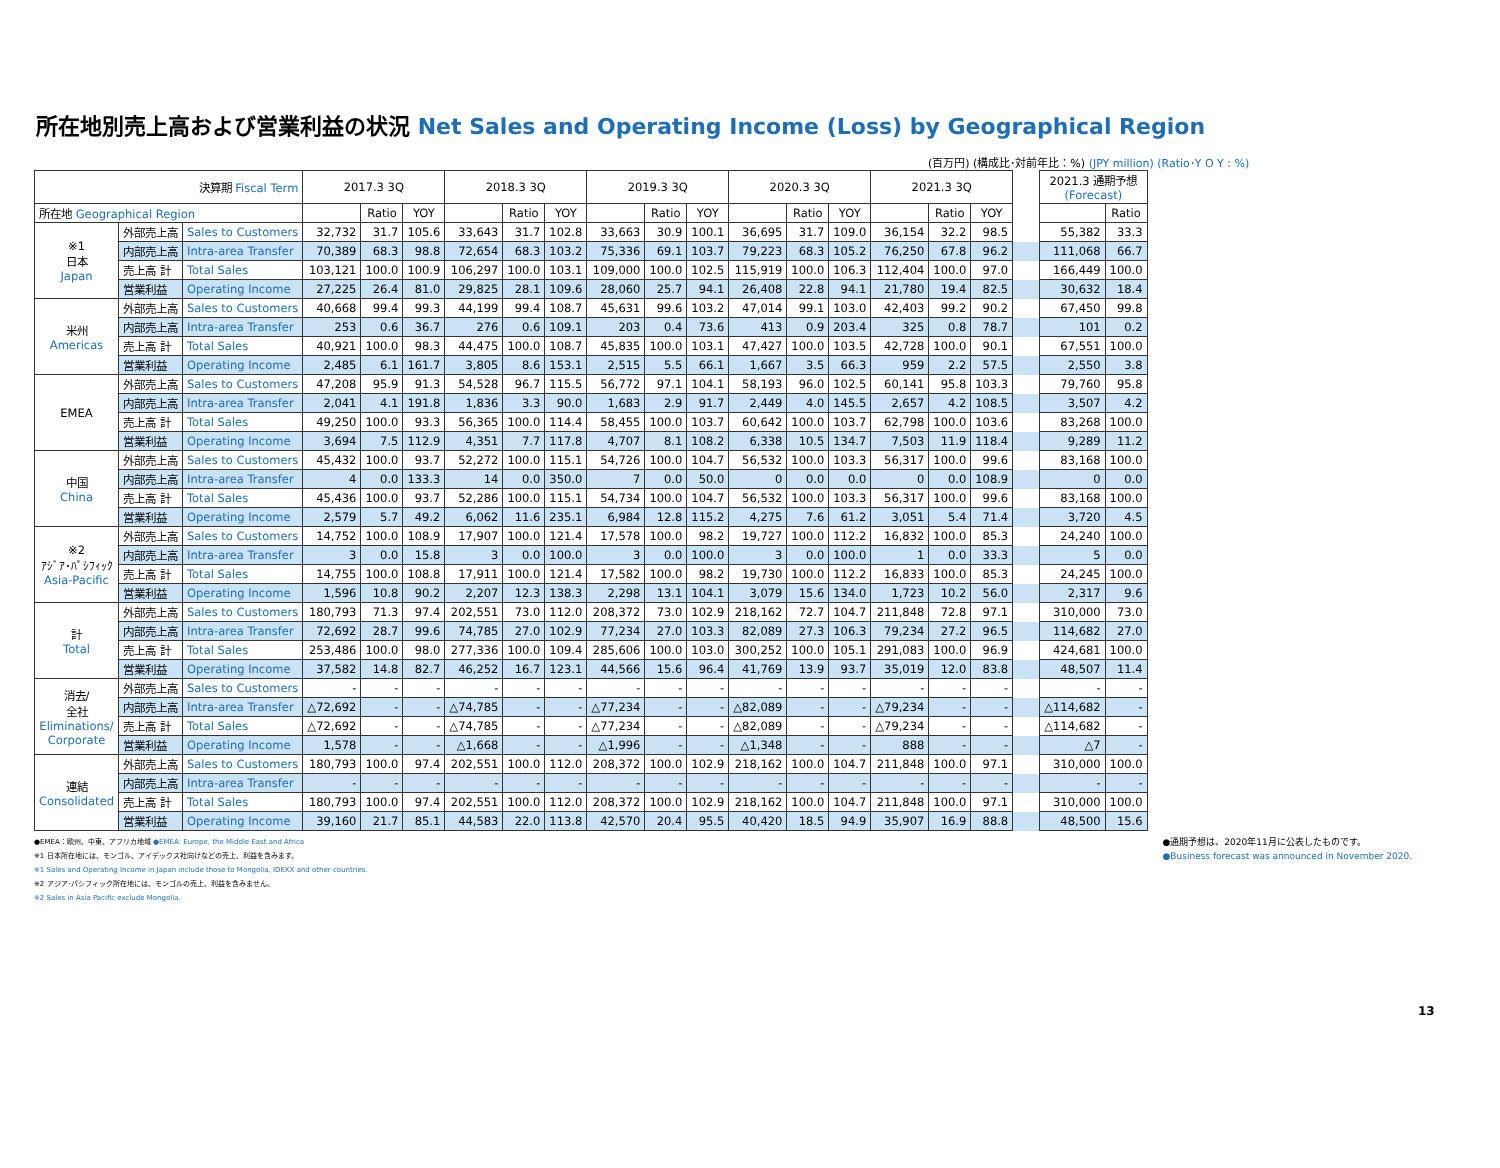所在地別売上高および営業利益の状況 Net Sales and Operating Income (Loss) by Geographical Region
(百万円) (構成比･対前年比：%) (JPY million) (Ratio･Y O Y : %)
| 決算期 Fiscal Term | | | 2017.3 3Q | | | 2018.3 3Q | | | 2019.3 3Q | | | 2020.3 3Q | | | 2021.3 3Q | | | | 2021.3 通期予想 (Forecast) | |
| 所在地 Geographical Region | | | | Ratio | YOY | | Ratio | YOY | | Ratio | YOY | | Ratio | YOY | | Ratio | YOY | | | Ratio |
| ※1 日本 Japan | 外部売上高 | Sales to Customers | 32,732 | 31.7 | 105.6 | 33,643 | 31.7 | 102.8 | 33,663 | 30.9 | 100.1 | 36,695 | 31.7 | 109.0 | 36,154 | 32.2 | 98.5 | | 55,382 | 33.3 |
| | 内部売上高 | Intra-area Transfer | 70,389 | 68.3 | 98.8 | 72,654 | 68.3 | 103.2 | 75,336 | 69.1 | 103.7 | 79,223 | 68.3 | 105.2 | 76,250 | 67.8 | 96.2 | | 111,068 | 66.7 |
| | 売上高 計 | Total Sales | 103,121 | 100.0 | 100.9 | 106,297 | 100.0 | 103.1 | 109,000 | 100.0 | 102.5 | 115,919 | 100.0 | 106.3 | 112,404 | 100.0 | 97.0 | | 166,449 | 100.0 |
| | 営業利益 | Operating Income | 27,225 | 26.4 | 81.0 | 29,825 | 28.1 | 109.6 | 28,060 | 25.7 | 94.1 | 26,408 | 22.8 | 94.1 | 21,780 | 19.4 | 82.5 | | 30,632 | 18.4 |
| 米州 Americas | 外部売上高 | Sales to Customers | 40,668 | 99.4 | 99.3 | 44,199 | 99.4 | 108.7 | 45,631 | 99.6 | 103.2 | 47,014 | 99.1 | 103.0 | 42,403 | 99.2 | 90.2 | | 67,450 | 99.8 |
| | 内部売上高 | Intra-area Transfer | 253 | 0.6 | 36.7 | 276 | 0.6 | 109.1 | 203 | 0.4 | 73.6 | 413 | 0.9 | 203.4 | 325 | 0.8 | 78.7 | | 101 | 0.2 |
| | 売上高 計 | Total Sales | 40,921 | 100.0 | 98.3 | 44,475 | 100.0 | 108.7 | 45,835 | 100.0 | 103.1 | 47,427 | 100.0 | 103.5 | 42,728 | 100.0 | 90.1 | | 67,551 | 100.0 |
| | 営業利益 | Operating Income | 2,485 | 6.1 | 161.7 | 3,805 | 8.6 | 153.1 | 2,515 | 5.5 | 66.1 | 1,667 | 3.5 | 66.3 | 959 | 2.2 | 57.5 | | 2,550 | 3.8 |
| EMEA | 外部売上高 | Sales to Customers | 47,208 | 95.9 | 91.3 | 54,528 | 96.7 | 115.5 | 56,772 | 97.1 | 104.1 | 58,193 | 96.0 | 102.5 | 60,141 | 95.8 | 103.3 | | 79,760 | 95.8 |
| | 内部売上高 | Intra-area Transfer | 2,041 | 4.1 | 191.8 | 1,836 | 3.3 | 90.0 | 1,683 | 2.9 | 91.7 | 2,449 | 4.0 | 145.5 | 2,657 | 4.2 | 108.5 | | 3,507 | 4.2 |
| | 売上高 計 | Total Sales | 49,250 | 100.0 | 93.3 | 56,365 | 100.0 | 114.4 | 58,455 | 100.0 | 103.7 | 60,642 | 100.0 | 103.7 | 62,798 | 100.0 | 103.6 | | 83,268 | 100.0 |
| | 営業利益 | Operating Income | 3,694 | 7.5 | 112.9 | 4,351 | 7.7 | 117.8 | 4,707 | 8.1 | 108.2 | 6,338 | 10.5 | 134.7 | 7,503 | 11.9 | 118.4 | | 9,289 | 11.2 |
| 中国 China | 外部売上高 | Sales to Customers | 45,432 | 100.0 | 93.7 | 52,272 | 100.0 | 115.1 | 54,726 | 100.0 | 104.7 | 56,532 | 100.0 | 103.3 | 56,317 | 100.0 | 99.6 | | 83,168 | 100.0 |
| | 内部売上高 | Intra-area Transfer | 4 | 0.0 | 133.3 | 14 | 0.0 | 350.0 | 7 | 0.0 | 50.0 | 0 | 0.0 | 0.0 | 0 | 0.0 | 108.9 | | 0 | 0.0 |
| | 売上高 計 | Total Sales | 45,436 | 100.0 | 93.7 | 52,286 | 100.0 | 115.1 | 54,734 | 100.0 | 104.7 | 56,532 | 100.0 | 103.3 | 56,317 | 100.0 | 99.6 | | 83,168 | 100.0 |
| | 営業利益 | Operating Income | 2,579 | 5.7 | 49.2 | 6,062 | 11.6 | 235.1 | 6,984 | 12.8 | 115.2 | 4,275 | 7.6 | 61.2 | 3,051 | 5.4 | 71.4 | | 3,720 | 4.5 |
| ※2 ｱｼﾞｱ･ﾊﾟｼﾌｨｯｸ Asia-Pacific | 外部売上高 | Sales to Customers | 14,752 | 100.0 | 108.9 | 17,907 | 100.0 | 121.4 | 17,578 | 100.0 | 98.2 | 19,727 | 100.0 | 112.2 | 16,832 | 100.0 | 85.3 | | 24,240 | 100.0 |
| | 内部売上高 | Intra-area Transfer | 3 | 0.0 | 15.8 | 3 | 0.0 | 100.0 | 3 | 0.0 | 100.0 | 3 | 0.0 | 100.0 | 1 | 0.0 | 33.3 | | 5 | 0.0 |
| | 売上高 計 | Total Sales | 14,755 | 100.0 | 108.8 | 17,911 | 100.0 | 121.4 | 17,582 | 100.0 | 98.2 | 19,730 | 100.0 | 112.2 | 16,833 | 100.0 | 85.3 | | 24,245 | 100.0 |
| | 営業利益 | Operating Income | 1,596 | 10.8 | 90.2 | 2,207 | 12.3 | 138.3 | 2,298 | 13.1 | 104.1 | 3,079 | 15.6 | 134.0 | 1,723 | 10.2 | 56.0 | | 2,317 | 9.6 |
| 計 Total | 外部売上高 | Sales to Customers | 180,793 | 71.3 | 97.4 | 202,551 | 73.0 | 112.0 | 208,372 | 73.0 | 102.9 | 218,162 | 72.7 | 104.7 | 211,848 | 72.8 | 97.1 | | 310,000 | 73.0 |
| | 内部売上高 | Intra-area Transfer | 72,692 | 28.7 | 99.6 | 74,785 | 27.0 | 102.9 | 77,234 | 27.0 | 103.3 | 82,089 | 27.3 | 106.3 | 79,234 | 27.2 | 96.5 | | 114,682 | 27.0 |
| | 売上高 計 | Total Sales | 253,486 | 100.0 | 98.0 | 277,336 | 100.0 | 109.4 | 285,606 | 100.0 | 103.0 | 300,252 | 100.0 | 105.1 | 291,083 | 100.0 | 96.9 | | 424,681 | 100.0 |
| | 営業利益 | Operating Income | 37,582 | 14.8 | 82.7 | 46,252 | 16.7 | 123.1 | 44,566 | 15.6 | 96.4 | 41,769 | 13.9 | 93.7 | 35,019 | 12.0 | 83.8 | | 48,507 | 11.4 |
| 消去/ 全社 Eliminations/ Corporate | 外部売上高 | Sales to Customers | - | - | - | - | - | - | - | - | - | - | - | - | - | - | - | | - | - |
| | 内部売上高 | Intra-area Transfer | △72,692 | - | - | △74,785 | - | - | △77,234 | - | - | △82,089 | - | - | △79,234 | - | - | | △114,682 | - |
| | 売上高 計 | Total Sales | △72,692 | - | - | △74,785 | - | - | △77,234 | - | - | △82,089 | - | - | △79,234 | - | - | | △114,682 | - |
| | 営業利益 | Operating Income | 1,578 | - | - | △1,668 | - | - | △1,996 | - | - | △1,348 | - | - | 888 | - | - | | △7 | - |
| 連結 Consolidated | 外部売上高 | Sales to Customers | 180,793 | 100.0 | 97.4 | 202,551 | 100.0 | 112.0 | 208,372 | 100.0 | 102.9 | 218,162 | 100.0 | 104.7 | 211,848 | 100.0 | 97.1 | | 310,000 | 100.0 |
| | 内部売上高 | Intra-area Transfer | - | - | - | - | - | - | - | - | - | - | - | - | - | - | - | | - | - |
| | 売上高 計 | Total Sales | 180,793 | 100.0 | 97.4 | 202,551 | 100.0 | 112.0 | 208,372 | 100.0 | 102.9 | 218,162 | 100.0 | 104.7 | 211,848 | 100.0 | 97.1 | | 310,000 | 100.0 |
| | 営業利益 | Operating Income | 39,160 | 21.7 | 85.1 | 44,583 | 22.0 | 113.8 | 42,570 | 20.4 | 95.5 | 40,420 | 18.5 | 94.9 | 35,907 | 16.9 | 88.8 | | 48,500 | 15.6 |
●EMEA：欧州、中東、アフリカ地域 ●EMEA: Europe, the Middle East and Africa
※1 日本所在地には、モンゴル、アイデックス社向けなどの売上、利益を含みます。
※1 Sales and Operating Income in Japan include those to Mongolia, IDEXX and other countries.
※2 アジア･パシフィック所在地には、モンゴルの売上、利益を含みません。
※2 Sales in Asia Pacific exclude Mongolia.
●通期予想は、2020年11月に公表したものです。
●Business forecast was announced in November 2020.
13